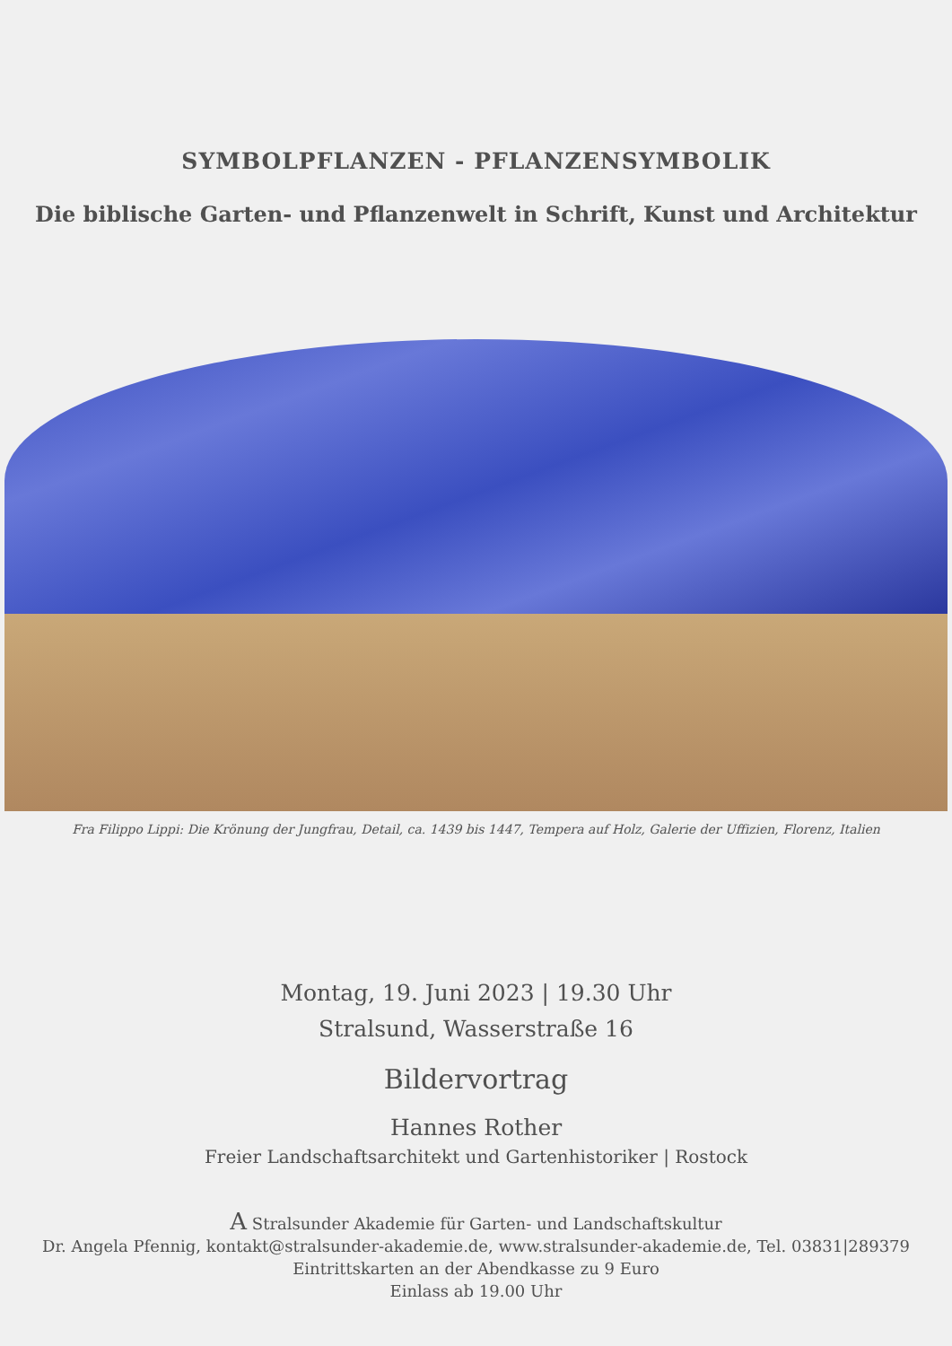SYMBOLPFLANZEN - PFLANZENSYMBOLIK
Die biblische Garten- und Pflanzenwelt in Schrift, Kunst und Architektur
Fra Filippo Lippi: Die Krönung der Jungfrau, Detail, ca. 1439 bis 1447, Tempera auf Holz, Galerie der Uffizien, Florenz, Italien
Montag, 19. Juni 2023 | 19.30 Uhr
Stralsund, Wasserstraße 16
Bildervortrag
Hannes Rother
Freier Landschaftsarchitekt und Gartenhistoriker | Rostock
A Stralsunder Akademie für Garten- und Landschaftskultur
Dr. Angela Pfennig, kontakt@stralsunder-akademie.de, www.stralsunder-akademie.de, Tel. 03831|289379
Eintrittskarten an der Abendkasse zu 9 Euro
Einlass ab 19.00 Uhr